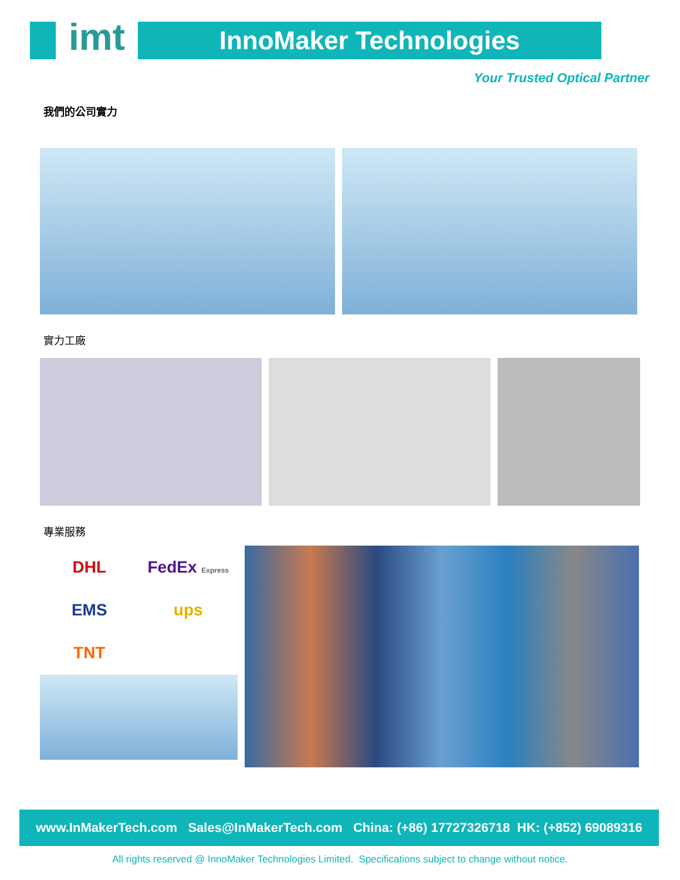imt
InnoMaker Technologies
Your Trusted Optical Partner
我們的公司實力
實力工廠
專業服務
DHL
FedEx Express
EMS
ups
TNT
www.InMakerTech.com Sales@InMakerTech.com China: (+86) 17727326718 HK: (+852) 69089316
All rights reserved @ InnoMaker Technologies Limited. Specifications subject to change without notice.